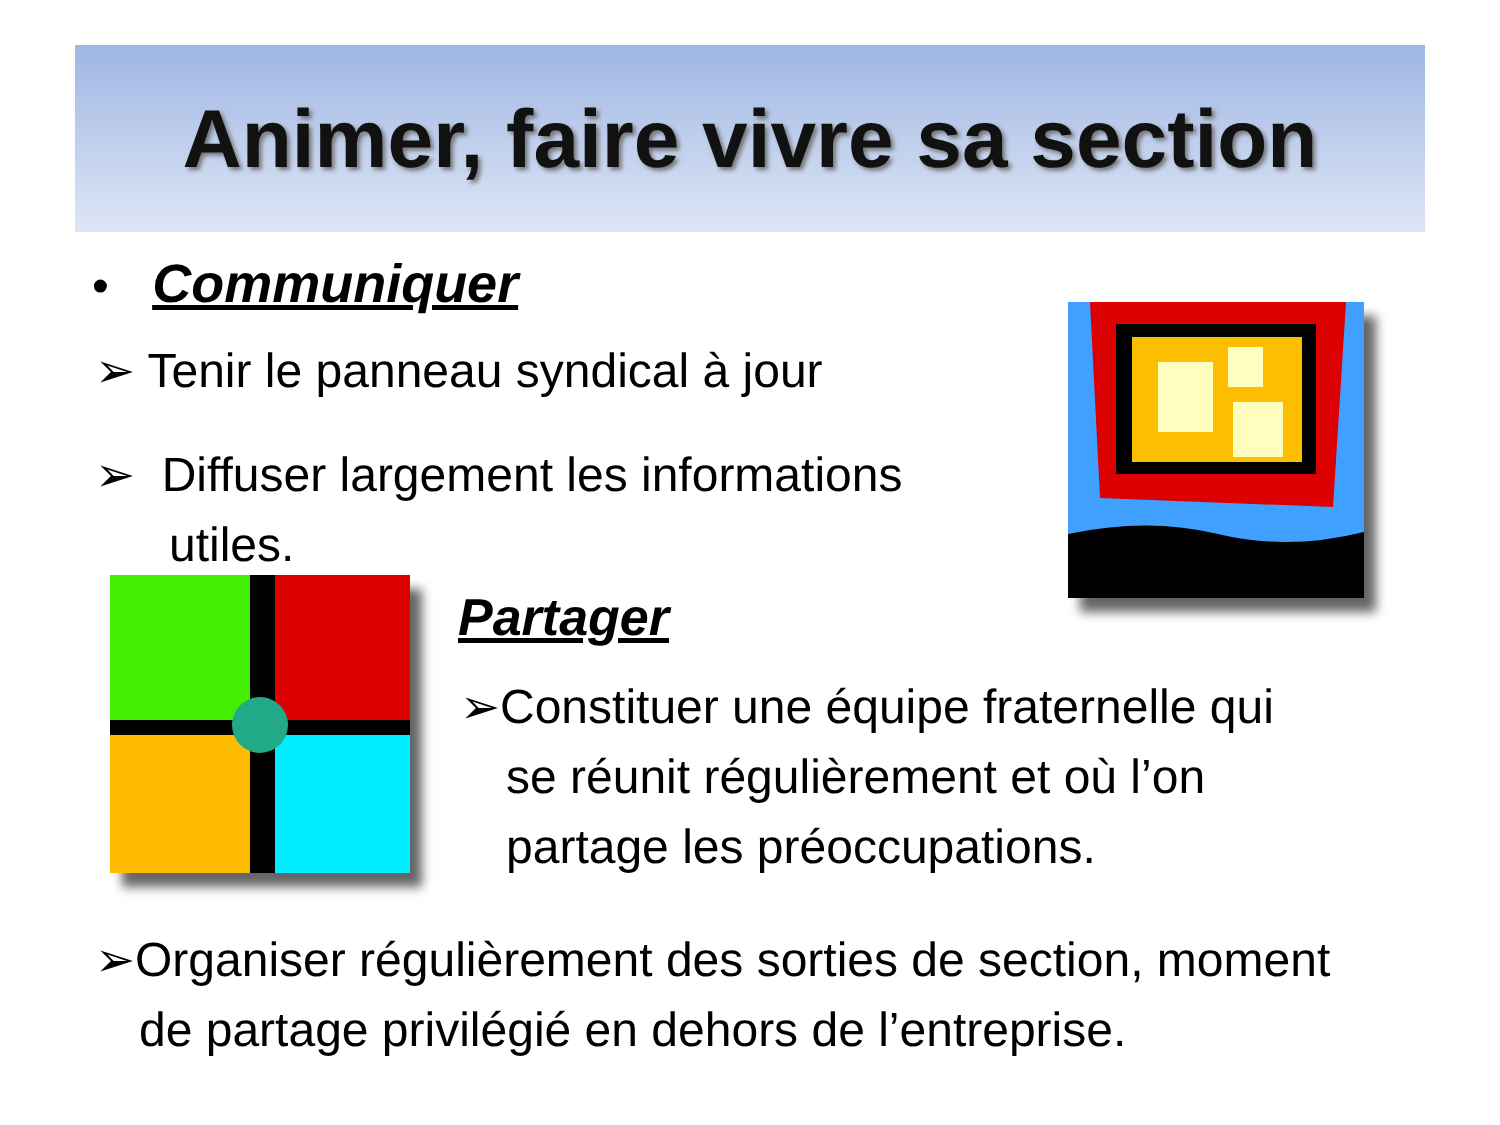Animer, faire vivre sa section
• Communiquer
➢ Tenir le panneau syndical à jour
➢ Diffuser largement les informations
utiles.
Partager
➢Constituer une équipe fraternelle qui
se réunit régulièrement et où l’on
partage les préoccupations.
➢Organiser régulièrement des sorties de section, moment
de partage privilégié en dehors de l’entreprise.